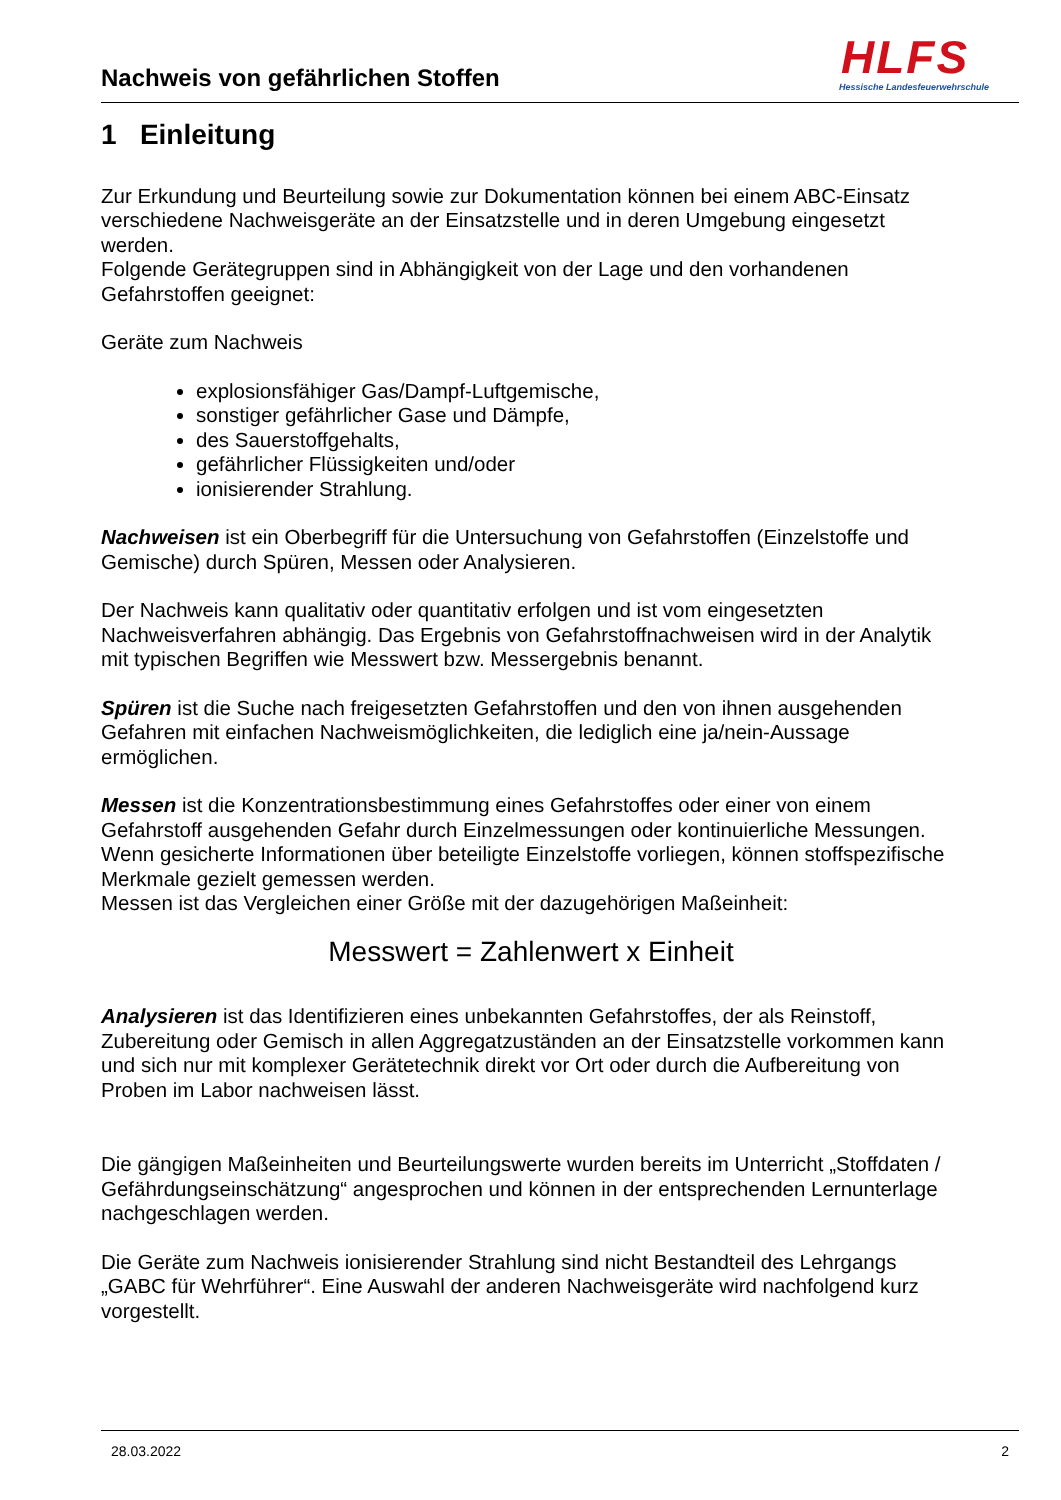Nachweis von gefährlichen Stoffen
HLFS
Hessische Landesfeuerwehrschule
1 Einleitung
Zur Erkundung und Beurteilung sowie zur Dokumentation können bei einem ABC-Einsatz verschiedene Nachweisgeräte an der Einsatzstelle und in deren Umgebung eingesetzt werden.
Folgende Gerätegruppen sind in Abhängigkeit von der Lage und den vorhandenen Gefahrstoffen geeignet:
Geräte zum Nachweis
explosionsfähiger Gas/Dampf-Luftgemische,
sonstiger gefährlicher Gase und Dämpfe,
des Sauerstoffgehalts,
gefährlicher Flüssigkeiten und/oder
ionisierender Strahlung.
Nachweisen ist ein Oberbegriff für die Untersuchung von Gefahrstoffen (Einzelstoffe und Gemische) durch Spüren, Messen oder Analysieren.
Der Nachweis kann qualitativ oder quantitativ erfolgen und ist vom eingesetzten Nachweisverfahren abhängig. Das Ergebnis von Gefahrstoffnachweisen wird in der Analytik mit typischen Begriffen wie Messwert bzw. Messergebnis benannt.
Spüren ist die Suche nach freigesetzten Gefahrstoffen und den von ihnen ausgehenden Gefahren mit einfachen Nachweismöglichkeiten, die lediglich eine ja/nein-Aussage ermöglichen.
Messen ist die Konzentrationsbestimmung eines Gefahrstoffes oder einer von einem Gefahrstoff ausgehenden Gefahr durch Einzelmessungen oder kontinuierliche Messungen. Wenn gesicherte Informationen über beteiligte Einzelstoffe vorliegen, können stoffspezifische Merkmale gezielt gemessen werden.
Messen ist das Vergleichen einer Größe mit der dazugehörigen Maßeinheit:
Messwert = Zahlenwert x Einheit
Analysieren ist das Identifizieren eines unbekannten Gefahrstoffes, der als Reinstoff, Zubereitung oder Gemisch in allen Aggregatzuständen an der Einsatzstelle vorkommen kann und sich nur mit komplexer Gerätetechnik direkt vor Ort oder durch die Aufbereitung von Proben im Labor nachweisen lässt.
Die gängigen Maßeinheiten und Beurteilungswerte wurden bereits im Unterricht „Stoffdaten / Gefährdungseinschätzung“ angesprochen und können in der entsprechenden Lernunterlage nachgeschlagen werden.
Die Geräte zum Nachweis ionisierender Strahlung sind nicht Bestandteil des Lehrgangs „GABC für Wehrführer“. Eine Auswahl der anderen Nachweisgeräte wird nachfolgend kurz vorgestellt.
28.03.2022 2